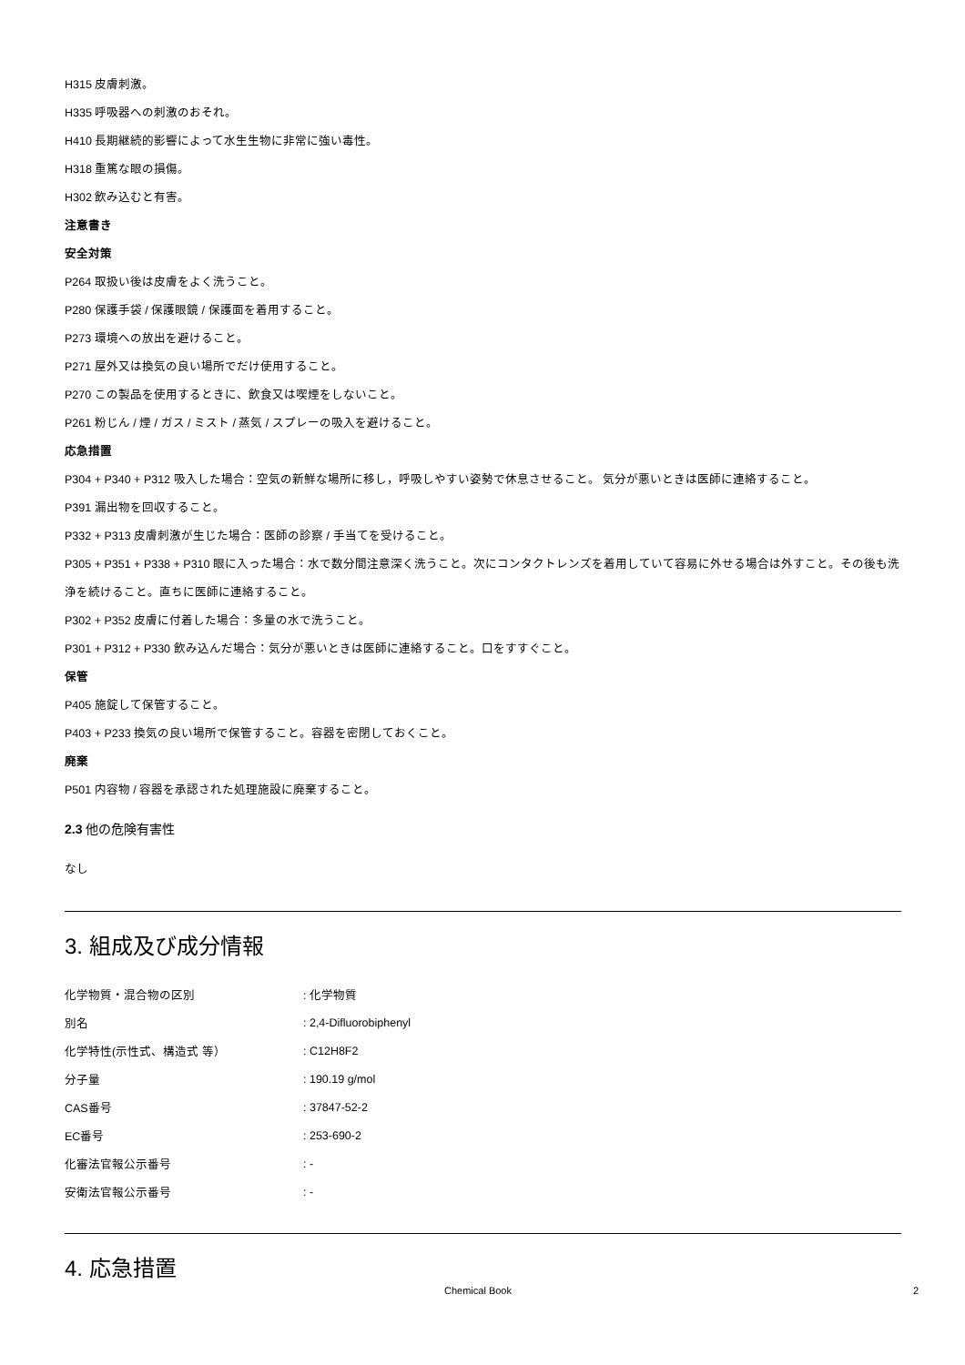H315 皮膚刺激。
H335 呼吸器への刺激のおそれ。
H410 長期継続的影響によって水生生物に非常に強い毒性。
H318 重篤な眼の損傷。
H302 飲み込むと有害。
注意書き
安全対策
P264 取扱い後は皮膚をよく洗うこと。
P280 保護手袋 / 保護眼鏡 / 保護面を着用すること。
P273 環境への放出を避けること。
P271 屋外又は換気の良い場所でだけ使用すること。
P270 この製品を使用するときに、飲食又は喫煙をしないこと。
P261 粉じん / 煙 / ガス / ミスト / 蒸気 / スプレーの吸入を避けること。
応急措置
P304 + P340 + P312 吸入した場合：空気の新鮮な場所に移し，呼吸しやすい姿勢で休息させること。 気分が悪いときは医師に連絡すること。
P391 漏出物を回収すること。
P332 + P313 皮膚刺激が生じた場合：医師の診察 / 手当てを受けること。
P305 + P351 + P338 + P310 眼に入った場合：水で数分間注意深く洗うこと。次にコンタクトレンズを着用していて容易に外せる場合は外すこと。その後も洗浄を続けること。直ちに医師に連絡すること。
P302 + P352 皮膚に付着した場合：多量の水で洗うこと。
P301 + P312 + P330 飲み込んだ場合：気分が悪いときは医師に連絡すること。口をすすぐこと。
保管
P405 施錠して保管すること。
P403 + P233 換気の良い場所で保管すること。容器を密閉しておくこと。
廃棄
P501 内容物 / 容器を承認された処理施設に廃棄すること。
2.3 他の危険有害性
なし
3. 組成及び成分情報
| 化学物質・混合物の区別 | : 化学物質 |
| 別名 | : 2,4-Difluorobiphenyl |
| 化学特性(示性式、構造式 等） | : C12H8F2 |
| 分子量 | : 190.19 g/mol |
| CAS番号 | : 37847-52-2 |
| EC番号 | : 253-690-2 |
| 化審法官報公示番号 | : - |
| 安衛法官報公示番号 | : - |
4. 応急措置
Chemical Book 2